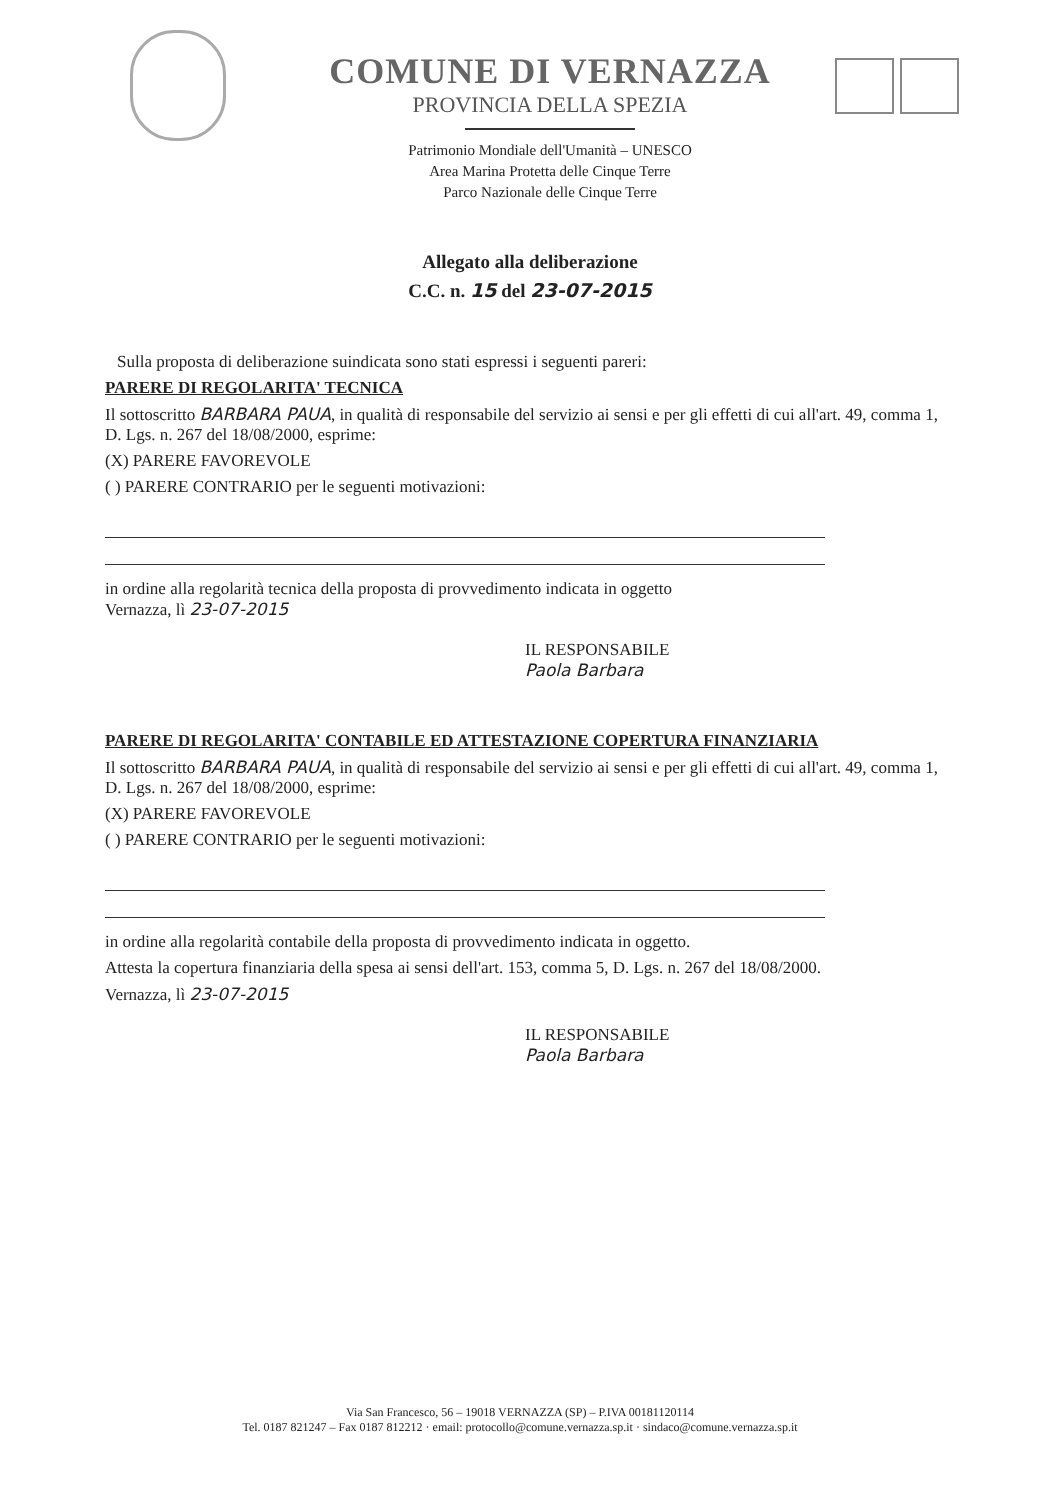COMUNE DI VERNAZZA
PROVINCIA DELLA SPEZIA
Patrimonio Mondiale dell'Umanità – UNESCO
Area Marina Protetta delle Cinque Terre
Parco Nazionale delle Cinque Terre
Allegato alla deliberazione
C.C. n. 15 del 23-07-2015
Sulla proposta di deliberazione suindicata sono stati espressi i seguenti pareri:
PARERE DI REGOLARITA' TECNICA
Il sottoscritto BARBARA PAUA, in qualità di responsabile del servizio ai sensi e per gli effetti di cui all'art. 49, comma 1, D. Lgs. n. 267 del 18/08/2000, esprime:
(X) PARERE FAVOREVOLE
( ) PARERE CONTRARIO per le seguenti motivazioni:
in ordine alla regolarità tecnica della proposta di provvedimento indicata in oggetto
Vernazza, lì 23-07-2015
IL RESPONSABILE
Paola Barbara
PARERE DI REGOLARITA' CONTABILE ED ATTESTAZIONE COPERTURA FINANZIARIA
Il sottoscritto BARBARA PAUA, in qualità di responsabile del servizio ai sensi e per gli effetti di cui all'art. 49, comma 1, D. Lgs. n. 267 del 18/08/2000, esprime:
(X) PARERE FAVOREVOLE
( ) PARERE CONTRARIO per le seguenti motivazioni:
in ordine alla regolarità contabile della proposta di provvedimento indicata in oggetto.
Attesta la copertura finanziaria della spesa ai sensi dell'art. 153, comma 5, D. Lgs. n. 267 del 18/08/2000.
Vernazza, lì 23-07-2015
IL RESPONSABILE
Paola Barbara
Via San Francesco, 56 – 19018 VERNAZZA (SP) – P.IVA 00181120114
Tel. 0187 821247 – Fax 0187 812212 · email: protocollo@comune.vernazza.sp.it · sindaco@comune.vernazza.sp.it